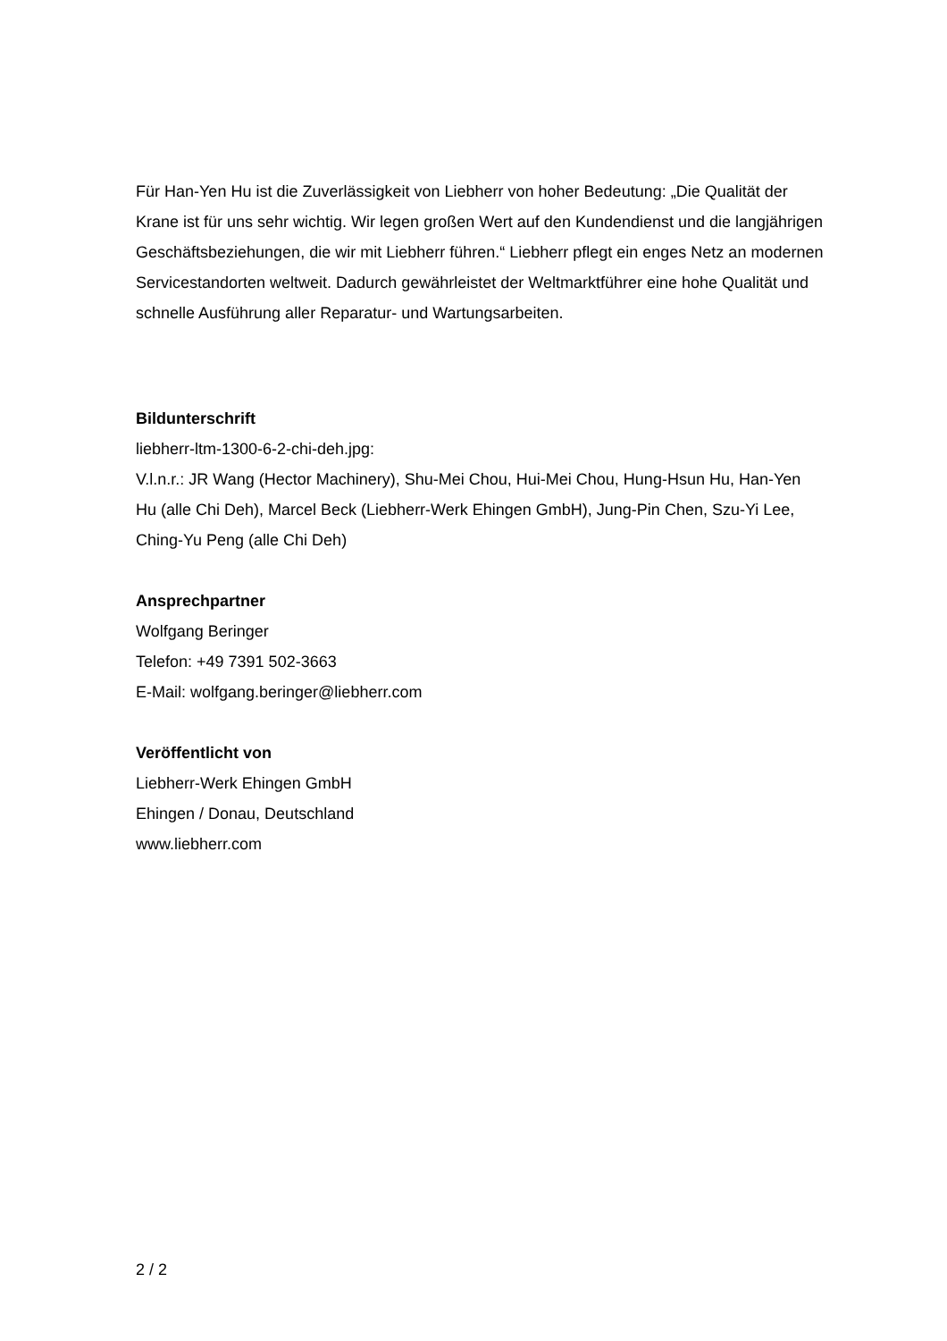Für Han-Yen Hu ist die Zuverlässigkeit von Liebherr von hoher Bedeutung: „Die Qualität der Krane ist für uns sehr wichtig. Wir legen großen Wert auf den Kundendienst und die langjährigen Geschäftsbeziehungen, die wir mit Liebherr führen.“ Liebherr pflegt ein enges Netz an modernen Servicestandorten weltweit. Dadurch gewährleistet der Weltmarktführer eine hohe Qualität und schnelle Ausführung aller Reparatur- und Wartungsarbeiten.
Bildunterschrift
liebherr-ltm-1300-6-2-chi-deh.jpg:
V.l.n.r.: JR Wang (Hector Machinery), Shu-Mei Chou, Hui-Mei Chou, Hung-Hsun Hu, Han-Yen Hu (alle Chi Deh), Marcel Beck (Liebherr-Werk Ehingen GmbH), Jung-Pin Chen, Szu-Yi Lee, Ching-Yu Peng (alle Chi Deh)
Ansprechpartner
Wolfgang Beringer
Telefon: +49 7391 502-3663
E-Mail: wolfgang.beringer@liebherr.com
Veröffentlicht von
Liebherr-Werk Ehingen GmbH
Ehingen / Donau, Deutschland
www.liebherr.com
2 / 2